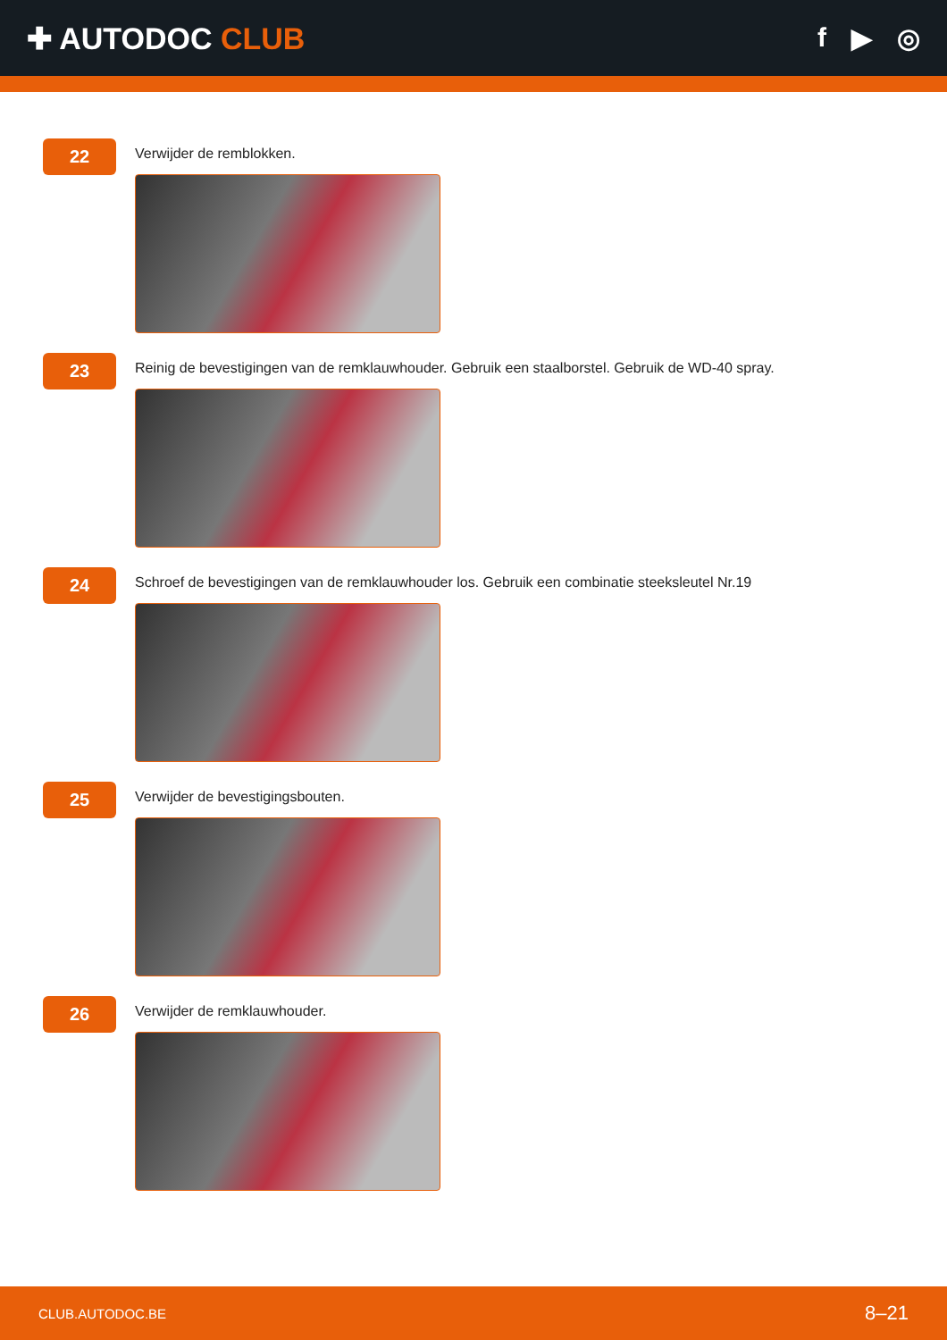✚ AUTODOC CLUB f ▶ ◎
22
Verwijder de remblokken.
23
Reinig de bevestigingen van de remklauwhouder. Gebruik een staalborstel. Gebruik de WD-40 spray.
24
Schroef de bevestigingen van de remklauwhouder los. Gebruik een combinatie steeksleutel Nr.19
25
Verwijder de bevestigingsbouten.
26
Verwijder de remklauwhouder.
CLUB.AUTODOC.BE 8–21